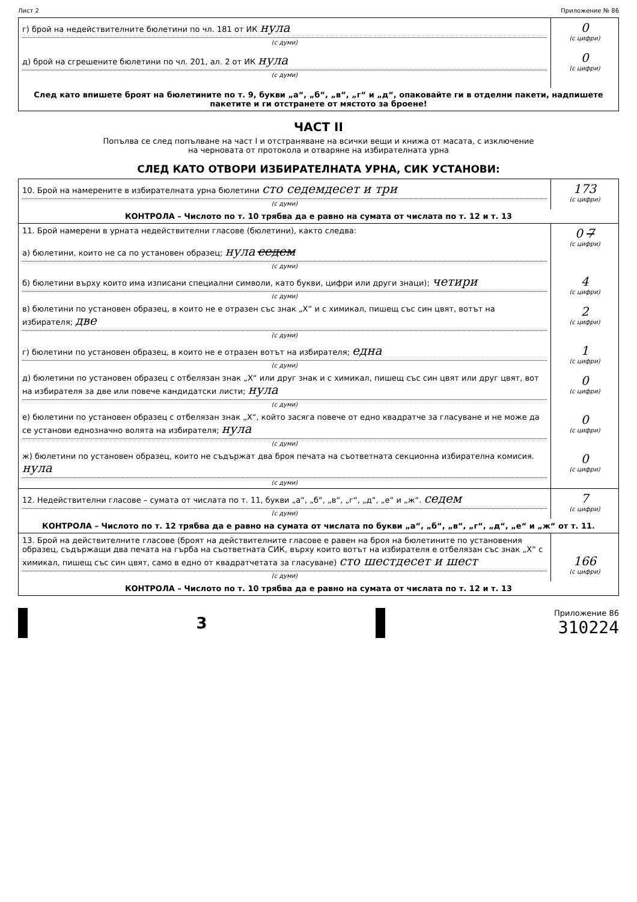Лист 2 Приложение № 86
| г) брой на недействителните бюлетини по чл. 181 от ИК нула (с думи) д) брой на сгрешените бюлетини по чл. 201, ал. 2 от ИК нула (с думи) | 0 (с цифри) 0 (с цифри) |
| След като впишете броят на бюлетините по т. 9, букви „а“, „б“, „в“, „г“ и „д“, опаковайте ги в отделни пакети, надпишете пакетите и ги отстранете от мястото за броене! | |
ЧАСТ II
Попълва се след попълване на част I и отстраняване на всички вещи и книжа от масата, с изключение
на черновата от протокола и отваряне на избирателната урна
СЛЕД КАТО ОТВОРИ ИЗБИРАТЕЛНАТА УРНА, СИК УСТАНОВИ:
| 10. Брой на намерените в избирателната урна бюлетини сто седемдесет и три (с думи) | 173 (с цифри) |
| КОНТРОЛА – Числото по т. 10 трябва да е равно на сумата от числата по т. 12 и т. 13 | |
| 11. Брой намерени в урната недействителни гласове (бюлетини), както следва: а) бюлетини, които не са по установен образец; нула седем (с думи) | 0 7 (с цифри) |
| б) бюлетини върху които има изписани специални символи, като букви, цифри или други знаци); четири (с думи) | 4 (с цифри) |
| в) бюлетини по установен образец, в които не е отразен със знак „Х“ и с химикал, пишещ със син цвят, вотът на избирателя; две (с думи) | 2 (с цифри) |
| г) бюлетини по установен образец, в които не е отразен вотът на избирателя; една (с думи) | 1 (с цифри) |
| д) бюлетини по установен образец с отбелязан знак „Х“ или друг знак и с химикал, пишещ със син цвят или друг цвят, вот на избирателя за две или повече кандидатски листи; нула (с думи) | 0 (с цифри) |
| е) бюлетини по установен образец с отбелязан знак „Х“, който засяга повече от едно квадратче за гласуване и не може да се установи еднозначно волята на избирателя; нула (с думи) | 0 (с цифри) |
| ж) бюлетини по установен образец, които не съдържат два броя печата на съответната секционна избирателна комисия. нула (с думи) | 0 (с цифри) |
| 12. Недействителни гласове – сумата от числата по т. 11, букви „а“, „б“, „в“, „г“, „д“, „е“ и „ж“. седем (с думи) | 7 (с цифри) |
| КОНТРОЛА – Числото по т. 12 трябва да е равно на сумата от числата по букви „а“, „б“, „в“, „г“, „д“, „е“ и „ж“ от т. 11. | |
| 13. Брой на действителните гласове (броят на действителните гласове е равен на броя на бюлетините по установения образец, съдържащи два печата на гърба на съответната СИК, върху които вотът на избирателя е отбелязан със знак „Х“ с химикал, пишещ със син цвят, само в едно от квадратчетата за гласуване) сто шестдесет и шест (с думи) | 166 (с цифри) |
| КОНТРОЛА – Числото по т. 10 трябва да е равно на сумата от числата по т. 12 и т. 13 | |
3
Приложение 86
310224